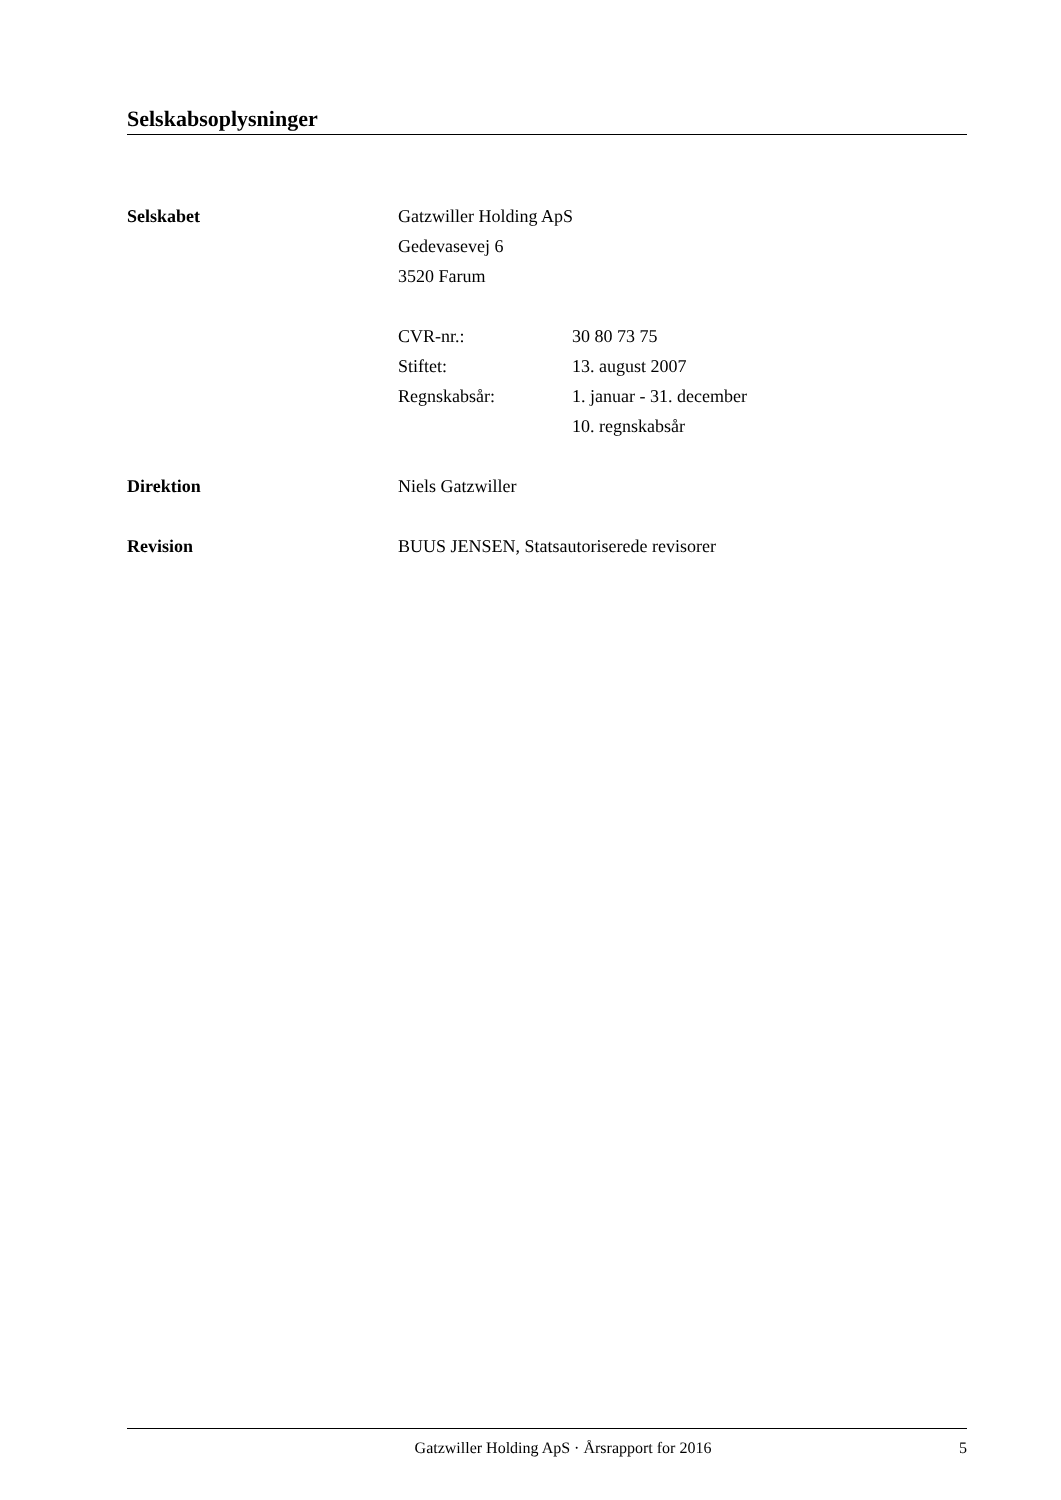Selskabsoplysninger
Selskabet Gatzwiller Holding ApS
Gedevasevej 6
3520 Farum
CVR-nr.:
Stiftet:
Regnskabsår:
30 80 73 75
13. august 2007
1. januar - 31. december
10. regnskabsår
Direktion Niels Gatzwiller
Revision BUUS JENSEN, Statsautoriserede revisorer
Gatzwiller Holding ApS · Årsrapport for 2016
5